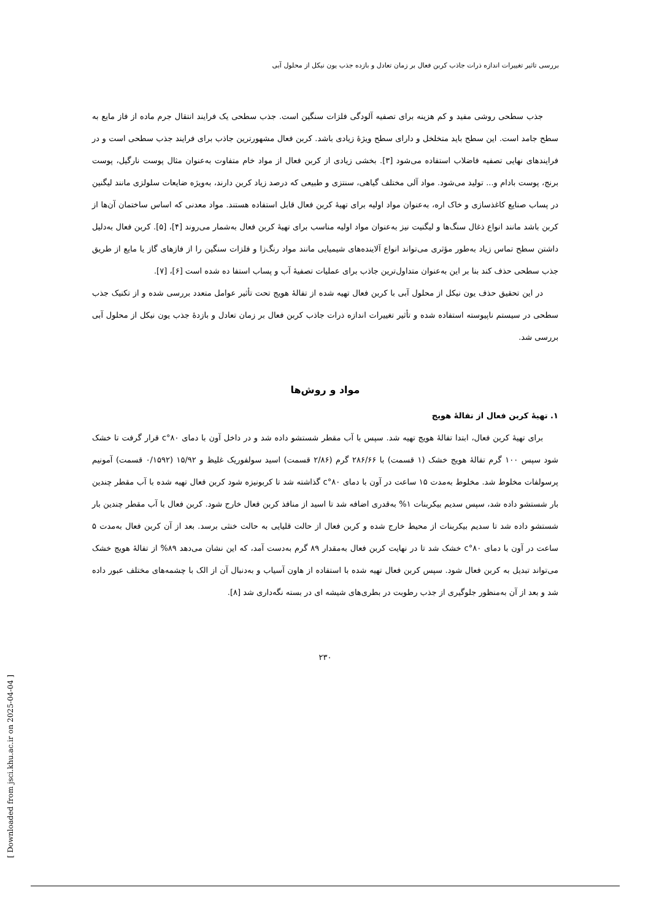بررسی تاثیر تغییرات اندازه ذرات جاذب کربن فعال بر زمان تعادل و بازده جذب یون نیکل از محلول آبی
جذب سطحی روشی مفید و کم هزینه برای تصفیه آلودگی فلزات سنگین است. جذب سطحی یک فرایند انتقال جرم ماده از فاز مایع به سطح جامد است. این سطح باید متخلخل و دارای سطح ویژهٔ زیادی باشد. کربن فعال مشهورترین جاذب برای فرایند جذب سطحی است و در فرایندهای نهایی تصفیه فاضلاب استفاده می‌شود [۳]. بخشی زیادی از کربن فعال از مواد خام متفاوت به‌عنوان مثال پوست نارگیل، پوست برنج، پوست بادام و... تولید می‌شود. مواد آلی مختلف گیاهی، سنتزی و طبیعی که درصد زیاد کربن دارند، به‌ویژه ضایعات سلولزی مانند لیگنین در پساب صنایع کاغذسازی و خاک اره، به‌عنوان مواد اولیه برای تهیهٔ کربن فعال قابل استفاده هستند. مواد معدنی که اساس ساختمان آن‌ها از کربن باشد مانند انواع ذغال سنگ‌ها و لیگنیت نیز به‌عنوان مواد اولیه مناسب برای تهیهٔ کربن فعال به‌شمار می‌روند [۴]، [۵]. کربن فعال به‌دلیل داشتن سطح تماس زیاد به‌طور مؤثری می‌تواند انواع آلاینده‌های شیمیایی مانند مواد رنگ‌زا و فلزات سنگین را از فازهای گاز یا مایع از طریق جذب سطحی حذف کند بنا بر این به‌عنوان متداول‌ترین جاذب برای عملیات تصفیهٔ آب و پساب استفا ده شده است [۶]، [۷].
در این تحقیق حذف یون نیکل از محلول آبی با کربن فعال تهیه شده از تفالهٔ هویج تحت تأثیر عوامل متعدد بررسی شده و از تکنیک جذب سطحی در سیستم ناپیوسته استفاده شده و تأثیر تغییرات اندازه ذرات جاذب کربن فعال بر زمان تعادل و بازدهٔ جذب یون نیکل از محلول آبی بررسی شد.
مواد و روش‌ها
۱. تهیهٔ کربن فعال از تفالهٔ هویج
برای تهیهٔ کربن فعال، ابتدا تفالهٔ هویج تهیه شد. سپس با آب مقطر شستشو داده شد و در داخل آون با دمای ۸۰°c قرار گرفت تا خشک شود سپس ۱۰۰ گرم تفالهٔ هویج خشک (۱ قسمت) با ۲۸۶/۶۶ گرم (۲/۸۶ قسمت) اسید سولفوریک غلیظ و ۱۵/۹۲ (۰/۱۵۹۲ قسمت) آمونیم پرسولفات مخلوط شد. مخلوط به‌مدت ۱۵ ساعت در آون با دمای ۸۰°c گذاشته شد تا کربونیزه شود کربن فعال تهیه شده با آب مقطر چندین بار شستشو داده شد، سپس سدیم بیکربنات ۱% به‌قدری اضافه شد تا اسید از منافذ کربن فعال خارج شود. کربن فعال با آب مقطر چندین بار شستشو داده شد تا سدیم بیکربنات از محیط خارج شده و کربن فعال از حالت قلیایی به حالت خنثی برسد. بعد از آن کربن فعال به‌مدت ۵ ساعت در آون با دمای ۸۰°c خشک شد تا در نهایت کربن فعال به‌مقدار ۸۹ گرم به‌دست آمد، که این نشان می‌دهد ۸۹% از تفالهٔ هویج خشک می‌تواند تبدیل به کربن فعال شود. سپس کربن فعال تهیه شده با استفاده از هاون آسیاب و به‌دنبال آن از الک با چشمه‌های مختلف عبور داده شد و بعد از آن به‌منظور جلوگیری از جذب رطوبت در بطری‌های شیشه ای در بسته نگه‌داری شد [۸].
۲۳۰
[ Downloaded from jsci.khu.ac.ir on 2025-04-04 ]